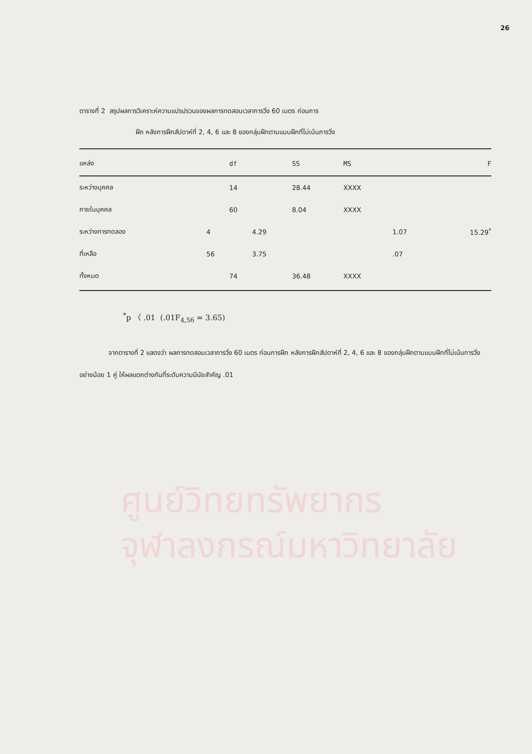26
ตารางที่ 2 สรุปผลการวิเคราะห์ความแปรปรวนของผลการทดสอบเวลาการวิ่ง 60 เมตร ก่อนการ
ฝึก หลังการฝึกสัปดาห์ที่ 2, 4, 6 และ 8 ของกลุ่มฝึกตามแบบฝึกที่ไม่เน้นการวิ่ง
| แหล่ง | | df | | SS | MS | | F |
| --- | --- | --- | --- | --- | --- | --- | --- |
| ระหว่างบุคคล | | 14 | | 28.44 | XXXX | | |
| ภายในบุคคล | | 60 | | 8.04 | XXXX | | |
| ระหว่างการทดลอง | 4 | | 4.29 | | | 1.07 | 15.29<sup>*</sup> |
| ที่เหลือ | 56 | | 3.75 | | | .07 | |
| ทั้งหมด | | 74 | | 36.48 | XXXX | | |
<sup>*</sup> p 〈 .01 (.01F<sub>4,56</sub> = 3.65)
จากตารางที่ 2 แสดงว่า ผลการทดสอบเวลาการวิ่ง 60 เมตร ก่อนการฝึก หลังการฝึกสัปดาห์ที่ 2, 4, 6 และ 8 ของกลุ่มฝึกตามแบบฝึกที่ไม่เน้นการวิ่งอย่างน้อย 1 คู่ ให้ผลแตกต่างกันที่ระดับความมีนัยสำคัญ .01
ศูนย์วิทยทรัพยากร
จุฬาลงกรณ์มหาวิทยาลัย